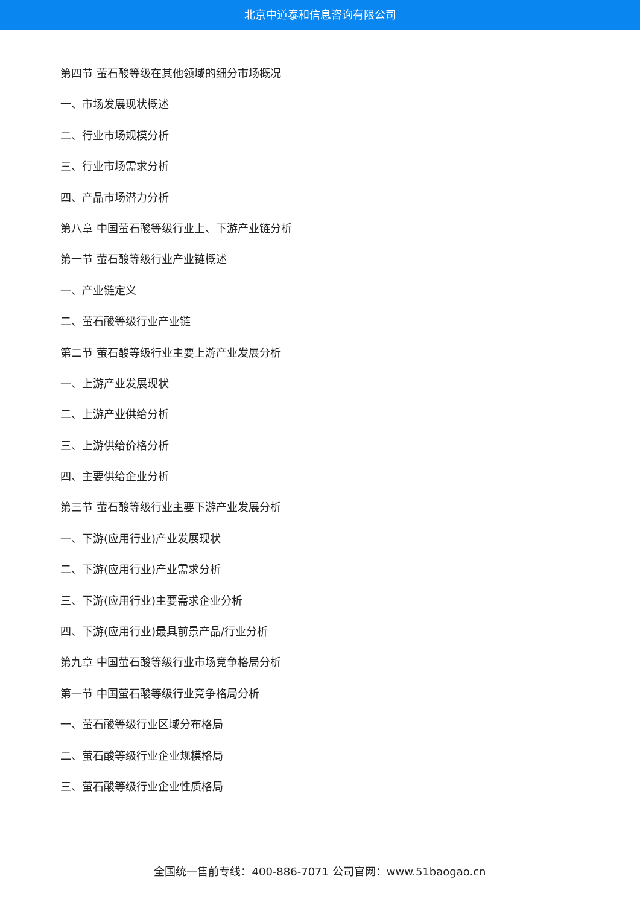北京中道泰和信息咨询有限公司
第四节 萤石酸等级在其他领域的细分市场概况
一、市场发展现状概述
二、行业市场规模分析
三、行业市场需求分析
四、产品市场潜力分析
第八章 中国萤石酸等级行业上、下游产业链分析
第一节 萤石酸等级行业产业链概述
一、产业链定义
二、萤石酸等级行业产业链
第二节 萤石酸等级行业主要上游产业发展分析
一、上游产业发展现状
二、上游产业供给分析
三、上游供给价格分析
四、主要供给企业分析
第三节 萤石酸等级行业主要下游产业发展分析
一、下游(应用行业)产业发展现状
二、下游(应用行业)产业需求分析
三、下游(应用行业)主要需求企业分析
四、下游(应用行业)最具前景产品/行业分析
第九章 中国萤石酸等级行业市场竞争格局分析
第一节 中国萤石酸等级行业竞争格局分析
一、萤石酸等级行业区域分布格局
二、萤石酸等级行业企业规模格局
三、萤石酸等级行业企业性质格局
全国统一售前专线：400-886-7071 公司官网：www.51baogao.cn